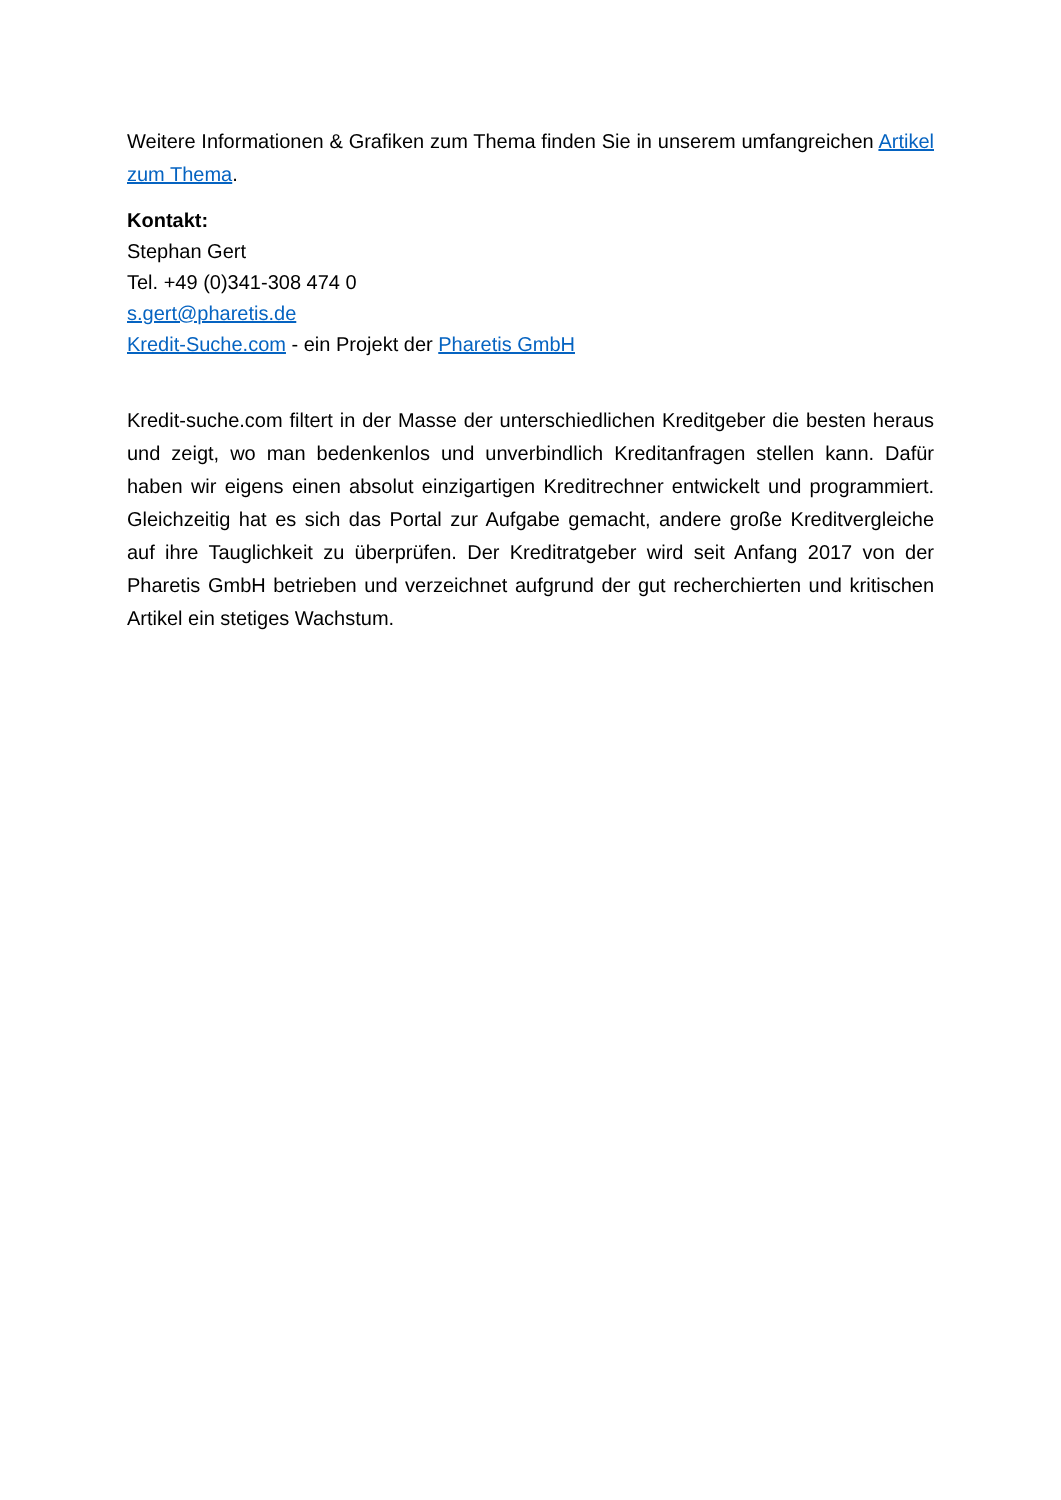Weitere Informationen & Grafiken zum Thema finden Sie in unserem umfangreichen Artikel zum Thema.
Kontakt:
Stephan Gert
Tel. +49 (0)341-308 474 0
s.gert@pharetis.de
Kredit-Suche.com - ein Projekt der Pharetis GmbH
Kredit-suche.com filtert in der Masse der unterschiedlichen Kreditgeber die besten heraus und zeigt, wo man bedenkenlos und unverbindlich Kreditanfragen stellen kann. Dafür haben wir eigens einen absolut einzigartigen Kreditrechner entwickelt und programmiert. Gleichzeitig hat es sich das Portal zur Aufgabe gemacht, andere große Kreditvergleiche auf ihre Tauglichkeit zu überprüfen. Der Kreditratgeber wird seit Anfang 2017 von der Pharetis GmbH betrieben und verzeichnet aufgrund der gut recherchierten und kritischen Artikel ein stetiges Wachstum.